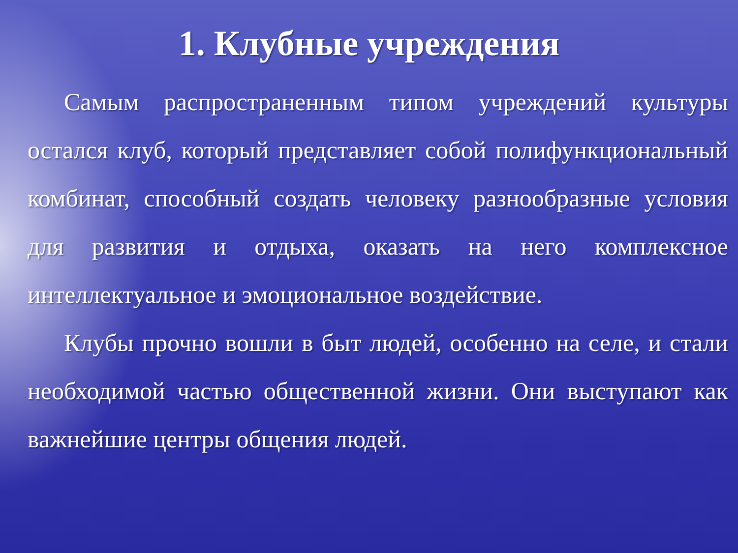1. Клубные учреждения
Самым распространенным типом учреждений культуры остался клуб, который представляет собой полифункциональный комбинат, способный создать человеку разнообразные условия для развития и отдыха, оказать на него комплексное интеллектуальное и эмоциональное воздействие.
Клубы прочно вошли в быт людей, особенно на селе, и стали необходимой частью общественной жизни. Они выступают как важнейшие центры общения людей.